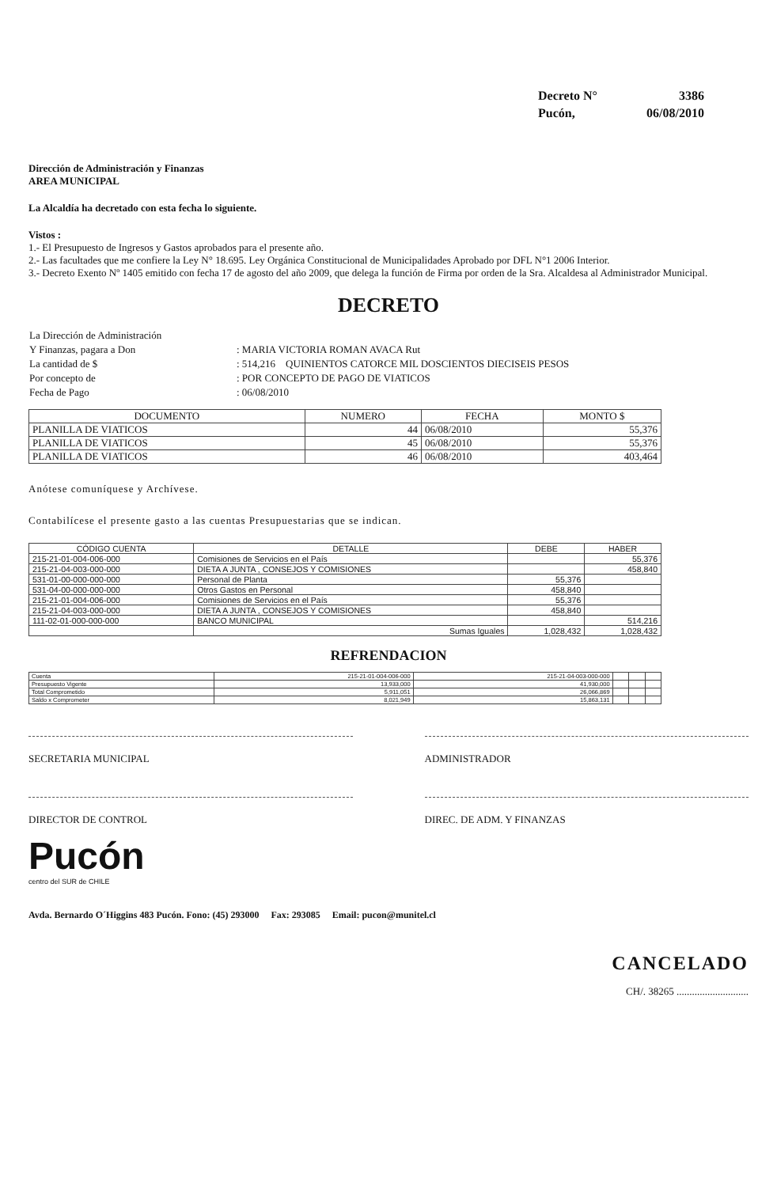| Decreto N° | 3386 |
| Pucón, | 06/08/2010 |
Dirección de Administración y Finanzas
AREA MUNICIPAL
La Alcaldía ha decretado con esta fecha lo siguiente.
Vistos :
1.- El Presupuesto de Ingresos y Gastos aprobados para el presente año.
2.- Las facultades que me confiere la Ley N° 18.695. Ley Orgánica Constitucional de Municipalidades Aprobado por DFL N°1 2006 Interior.
3.- Decreto Exento Nº 1405 emitido con fecha 17 de agosto del año 2009, que delega la función de Firma por orden de la Sra. Alcaldesa al Administrador Municipal.
DECRETO
| La Dirección de Administración | |
| Y Finanzas, pagara a Don | : MARIA VICTORIA ROMAN AVACA Rut |
| La cantidad de $ | : 514,216 QUINIENTOS CATORCE MIL DOSCIENTOS DIECISEIS PESOS |
| Por concepto de | : POR CONCEPTO DE PAGO DE VIATICOS |
| Fecha de Pago | : 06/08/2010 |
| DOCUMENTO | NUMERO | FECHA | MONTO $ |
| --- | --- | --- | --- |
| PLANILLA DE VIATICOS | 44 | 06/08/2010 | 55,376 |
| PLANILLA DE VIATICOS | 45 | 06/08/2010 | 55,376 |
| PLANILLA DE VIATICOS | 46 | 06/08/2010 | 403,464 |
Anótese comuníquese y Archívese.
Contabilícese el presente gasto a las cuentas Presupuestarias que se indican.
| CÓDIGO CUENTA | DETALLE | DEBE | HABER |
| --- | --- | --- | --- |
| 215-21-01-004-006-000 | Comisiones de Servicios en el País | | 55,376 |
| 215-21-04-003-000-000 | DIETA A JUNTA , CONSEJOS Y COMISIONES | | 458,840 |
| 531-01-00-000-000-000 | Personal de Planta | 55,376 | |
| 531-04-00-000-000-000 | Otros Gastos en Personal | 458,840 | |
| 215-21-01-004-006-000 | Comisiones de Servicios en el País | 55,376 | |
| 215-21-04-003-000-000 | DIETA A JUNTA , CONSEJOS Y COMISIONES | 458,840 | |
| 111-02-01-000-000-000 | BANCO MUNICIPAL | | 514,216 |
| | Sumas Iguales | 1,028,432 | 1,028,432 |
REFRENDACION
| Cuenta | 215-21-01-004-006-000 | 215-21-04-003-000-000 | | | |
| Presupuesto Vigente | 13,933,000 | 41,930,000 | | | |
| Total Comprometido | 5,911,051 | 26,066,869 | | | |
| Saldo x Comprometer | 8,021,949 | 15,863,131 | | | |
SECRETARIA MUNICIPAL ADMINISTRADOR
DIRECTOR DE CONTROL DIREC. DE ADM. Y FINANZAS
Pucón
centro del SUR de CHILE
Avda. Bernardo O´Higgins 483 Pucón. Fono: (45) 293000 Fax: 293085 Email: pucon@munitel.cl
CANCELADO
CH/. 38265 ............................